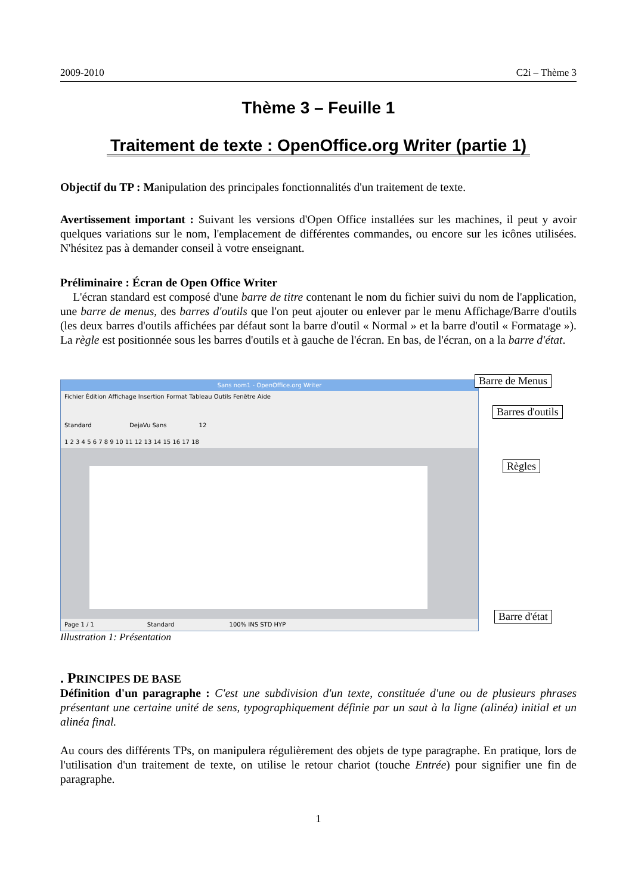2009-2010 C2i – Thème 3
Thème 3 – Feuille 1
Traitement de texte : OpenOffice.org Writer (partie 1)
Objectif du TP : Manipulation des principales fonctionnalités d'un traitement de texte.
Avertissement important : Suivant les versions d'Open Office installées sur les machines, il peut y avoir quelques variations sur le nom, l'emplacement de différentes commandes, ou encore sur les icônes utilisées. N'hésitez pas à demander conseil à votre enseignant.
Préliminaire : Écran de Open Office Writer
L'écran standard est composé d'une barre de titre contenant le nom du fichier suivi du nom de l'application, une barre de menus, des barres d'outils que l'on peut ajouter ou enlever par le menu Affichage/Barre d'outils (les deux barres d'outils affichées par défaut sont la barre d'outil « Normal » et la barre d'outil « Formatage »). La règle est positionnée sous les barres d'outils et à gauche de l'écran. En bas, de l'écran, on a la barre d'état.
Sans nom1 - OpenOffice.org Writer
Fichier Édition Affichage Insertion Format Tableau Outils Fenêtre Aide
Standard DejaVu Sans 12
1 2 3 4 5 6 7 8 9 10 11 12 13 14 15 16 17 18
Page 1 / 1 Standard 100% INS STD HYP
Barre de Menus
Barres d'outils
Règles
Barre d'état
Illustration 1: Présentation
. PRINCIPES DE BASE
Définition d'un paragraphe : C'est une subdivision d'un texte, constituée d'une ou de plusieurs phrases présentant une certaine unité de sens, typographiquement définie par un saut à la ligne (alinéa) initial et un alinéa final.
Au cours des différents TPs, on manipulera régulièrement des objets de type paragraphe. En pratique, lors de l'utilisation d'un traitement de texte, on utilise le retour chariot (touche Entrée) pour signifier une fin de paragraphe.
1